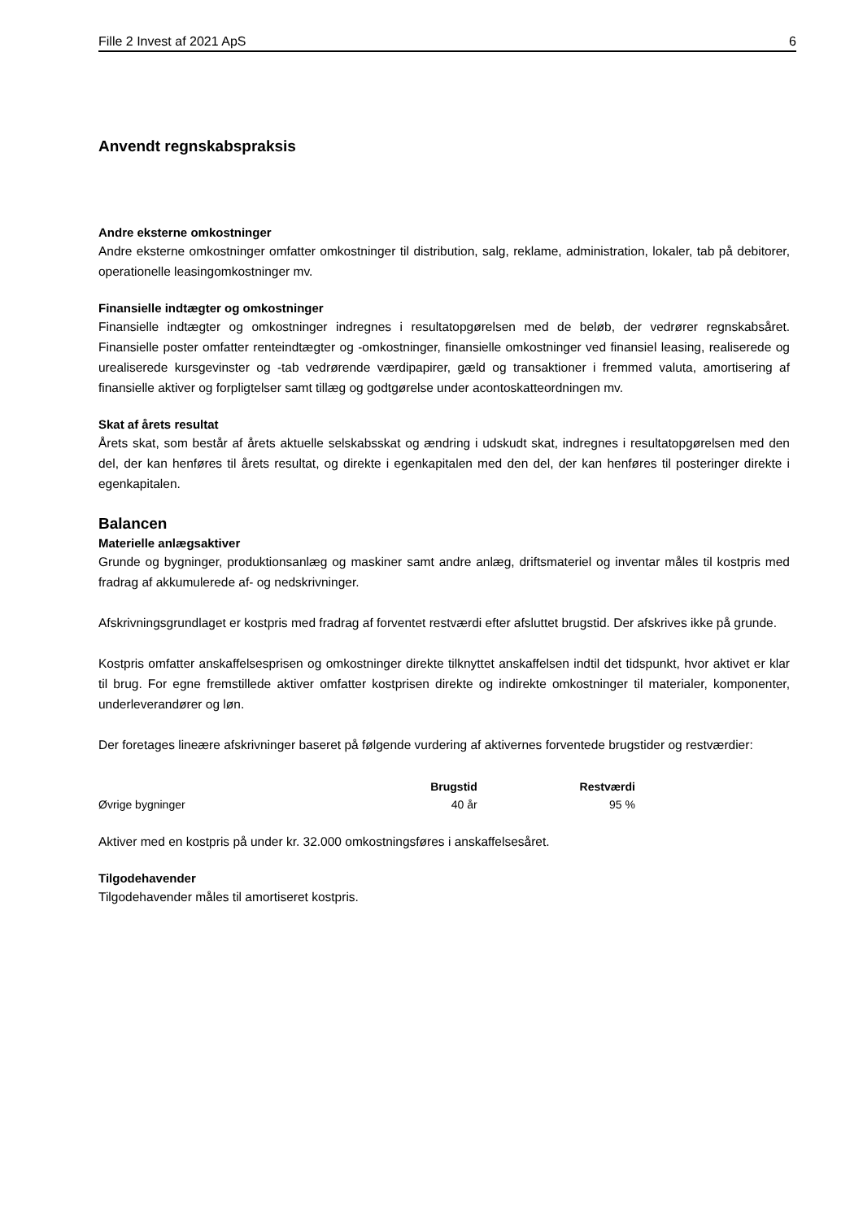Fille 2 Invest af 2021 ApS 6
Anvendt regnskabspraksis
Andre eksterne omkostninger
Andre eksterne omkostninger omfatter omkostninger til distribution, salg, reklame, administration, lokaler, tab på debitorer, operationelle leasingomkostninger mv.
Finansielle indtægter og omkostninger
Finansielle indtægter og omkostninger indregnes i resultatopgørelsen med de beløb, der vedrører regnskabsåret. Finansielle poster omfatter renteindtægter og -omkostninger, finansielle omkostninger ved finansiel leasing, realiserede og urealiserede kursgevinster og -tab vedrørende værdipapirer, gæld og transaktioner i fremmed valuta, amortisering af finansielle aktiver og forpligtelser samt tillæg og godtgørelse under acontoskatteordningen mv.
Skat af årets resultat
Årets skat, som består af årets aktuelle selskabsskat og ændring i udskudt skat, indregnes i resultatopgørelsen med den del, der kan henføres til årets resultat, og direkte i egenkapitalen med den del, der kan henføres til posteringer direkte i egenkapitalen.
Balancen
Materielle anlægsaktiver
Grunde og bygninger, produktionsanlæg og maskiner samt andre anlæg, driftsmateriel og inventar måles til kostpris med fradrag af akkumulerede af- og nedskrivninger.
Afskrivningsgrundlaget er kostpris med fradrag af forventet restværdi efter afsluttet brugstid. Der afskrives ikke på grunde.
Kostpris omfatter anskaffelsesprisen og omkostninger direkte tilknyttet anskaffelsen indtil det tidspunkt, hvor aktivet er klar til brug. For egne fremstillede aktiver omfatter kostprisen direkte og indirekte omkostninger til materialer, komponenter, underleverandører og løn.
Der foretages lineære afskrivninger baseret på følgende vurdering af aktivernes forventede brugstider og restværdier:
| | Brugstid | Restværdi |
| --- | --- | --- |
| Øvrige bygninger | 40 år | 95 % |
Aktiver med en kostpris på under kr. 32.000 omkostningsføres i anskaffelsesåret.
Tilgodehavender
Tilgodehavender måles til amortiseret kostpris.